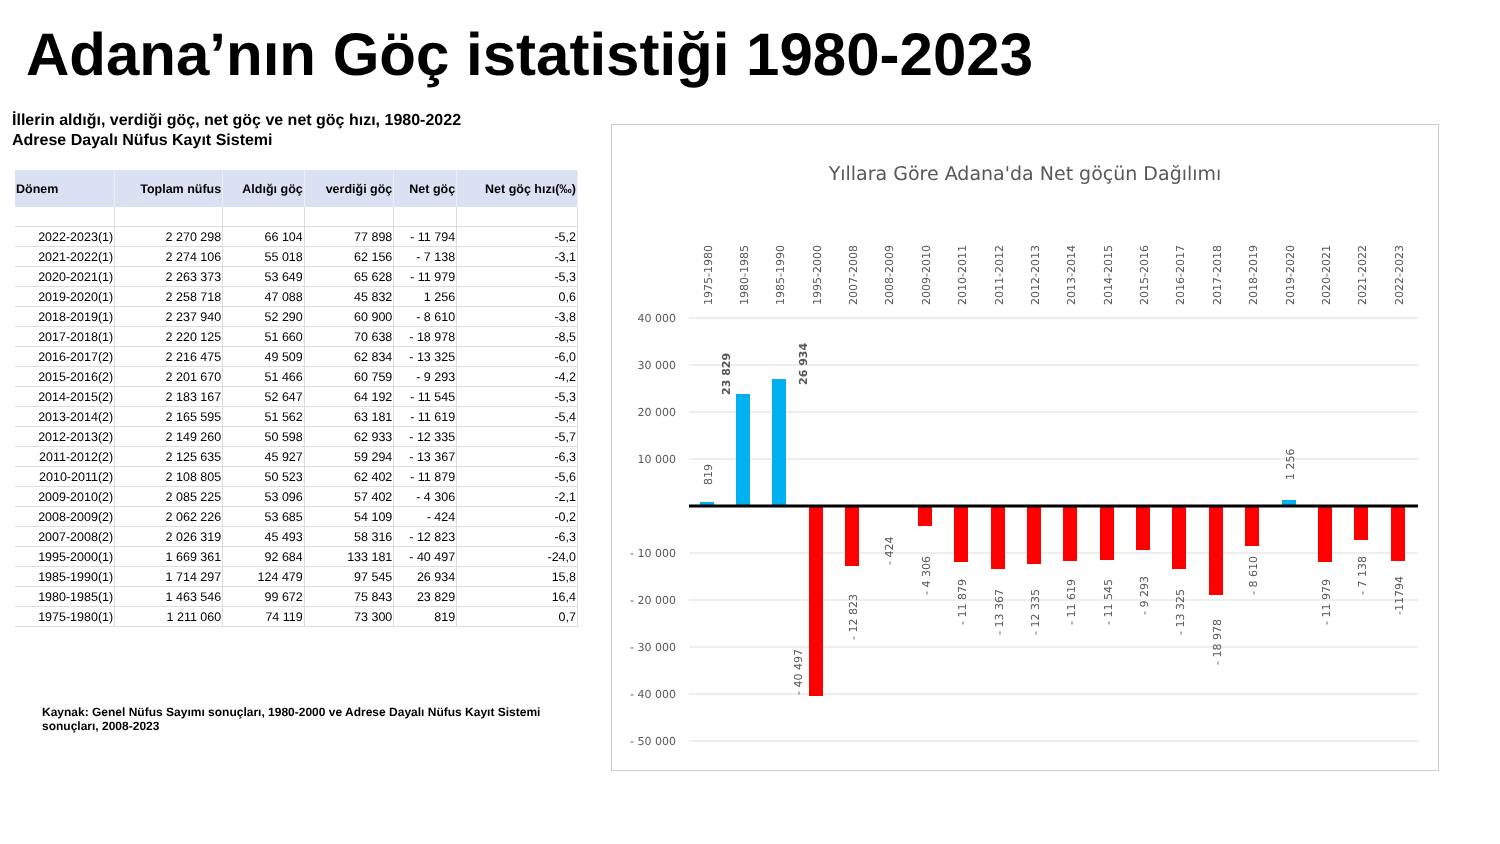Adana’nın Göç istatistiği 1980-2023
İllerin aldığı, verdiği göç, net göç ve net göç hızı, 1980-2022
Adrese Dayalı Nüfus Kayıt Sistemi
| Dönem | Toplam nüfus | Aldığı göç | verdiği göç | Net göç | Net göç hızı(‰) |
| --- | --- | --- | --- | --- | --- |
| 2022-2023(1) | 2 270 298 | 66 104 | 77 898 | - 11 794 | -5,2 |
| 2021-2022(1) | 2 274 106 | 55 018 | 62 156 | - 7 138 | -3,1 |
| 2020-2021(1) | 2 263 373 | 53 649 | 65 628 | - 11 979 | -5,3 |
| 2019-2020(1) | 2 258 718 | 47 088 | 45 832 | 1 256 | 0,6 |
| 2018-2019(1) | 2 237 940 | 52 290 | 60 900 | - 8 610 | -3,8 |
| 2017-2018(1) | 2 220 125 | 51 660 | 70 638 | - 18 978 | -8,5 |
| 2016-2017(2) | 2 216 475 | 49 509 | 62 834 | - 13 325 | -6,0 |
| 2015-2016(2) | 2 201 670 | 51 466 | 60 759 | - 9 293 | -4,2 |
| 2014-2015(2) | 2 183 167 | 52 647 | 64 192 | - 11 545 | -5,3 |
| 2013-2014(2) | 2 165 595 | 51 562 | 63 181 | - 11 619 | -5,4 |
| 2012-2013(2) | 2 149 260 | 50 598 | 62 933 | - 12 335 | -5,7 |
| 2011-2012(2) | 2 125 635 | 45 927 | 59 294 | - 13 367 | -6,3 |
| 2010-2011(2) | 2 108 805 | 50 523 | 62 402 | - 11 879 | -5,6 |
| 2009-2010(2) | 2 085 225 | 53 096 | 57 402 | - 4 306 | -2,1 |
| 2008-2009(2) | 2 062 226 | 53 685 | 54 109 | - 424 | -0,2 |
| 2007-2008(2) | 2 026 319 | 45 493 | 58 316 | - 12 823 | -6,3 |
| 1995-2000(1) | 1 669 361 | 92 684 | 133 181 | - 40 497 | -24,0 |
| 1985-1990(1) | 1 714 297 | 124 479 | 97 545 | 26 934 | 15,8 |
| 1980-1985(1) | 1 463 546 | 99 672 | 75 843 | 23 829 | 16,4 |
| 1975-1980(1) | 1 211 060 | 74 119 | 73 300 | 819 | 0,7 |
Kaynak: Genel Nüfus Sayımı sonuçları, 1980-2000 ve Adrese Dayalı Nüfus Kayıt Sistemi sonuçları, 2008-2023
Yıllara Göre Adana'da Net göçün Dağılımı
40 000
30 000
20 000
10 000
- 10 000
- 20 000
- 30 000
- 40 000
- 50 000
1975-1980
1980-1985
1985-1990
1995-2000
2007-2008
2008-2009
2009-2010
2010-2011
2011-2012
2012-2013
2013-2014
2014-2015
2015-2016
2016-2017
2017-2018
2018-2019
2019-2020
2020-2021
2021-2022
2022-2023
819
23 829
26 934
- 40 497
- 12 823
- 424
- 4 306
- 11 879
- 13 367
- 12 335
- 11 619
- 11 545
- 9 293
- 13 325
- 18 978
- 8 610
1 256
- 11 979
- 7 138
-11794